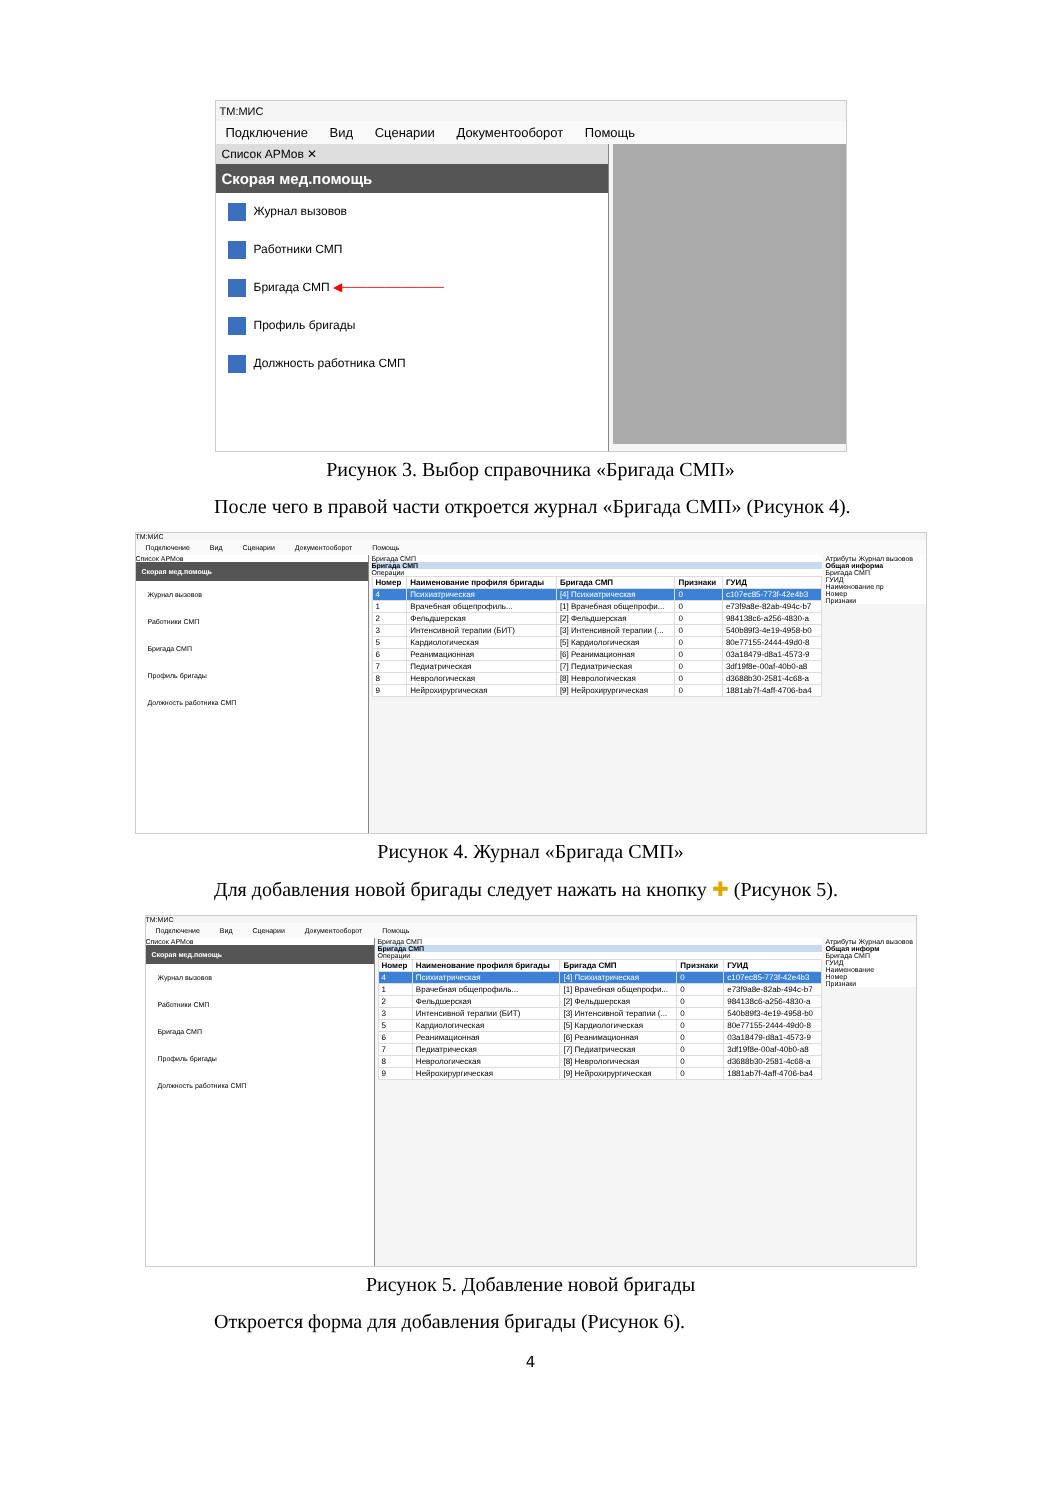ТМ:МИС
Подключение Вид Сценарии Документооборот Помощь
Список АРМов ✕
Скорая мед.помощь
Журнал вызовов
Работники СМП
Бригада СМП ◀────────────
Профиль бригады
Должность работника СМП
Рисунок 3. Выбор справочника «Бригада СМП»
После чего в правой части откроется журнал «Бригада СМП» (Рисунок 4).
ТМ:МИС
Подключение Вид Сценарии Документооборот Помощь
Список АРМов
Скорая мед.помощь
Журнал вызовов
Работники СМП
Бригада СМП
Профиль бригады
Должность работника СМП
Атрибуты Журнал вызовов
Общая информа
Бригада СМП
ГУИД
Наименование пр
Номер
Признаки
Бригада СМП
Бригада СМП
Операции
| Номер | Наименование профиля бригады | Бригада СМП | Признаки | ГУИД |
| --- | --- | --- | --- | --- |
| 4 | Психиатрическая | [4] Психиатрическая | 0 | c107ec85-773f-42e4b3 |
| 1 | Врачебная общепрофиль... | [1] Врачебная общепрофи... | 0 | e73f9a8e-82ab-494c-b7 |
| 2 | Фельдшерская | [2] Фельдшерская | 0 | 984138c6-a256-4830-a |
| 3 | Интенсивной терапии (БИТ) | [3] Интенсивной терапии (... | 0 | 540b89f3-4e19-4958-b0 |
| 5 | Кардиологическая | [5] Кардиологическая | 0 | 80e77155-2444-49d0-8 |
| 6 | Реанимационная | [6] Реанимационная | 0 | 03a18479-d8a1-4573-9 |
| 7 | Педиатрическая | [7] Педиатрическая | 0 | 3df19f8e-00af-40b0-a8 |
| 8 | Неврологическая | [8] Неврологическая | 0 | d3688b30-2581-4c68-a |
| 9 | Нейрохирургическая | [9] Нейрохирургическая | 0 | 1881ab7f-4aff-4706-ba4 |
Рисунок 4. Журнал «Бригада СМП»
Для добавления новой бригады следует нажать на кнопку ✚ (Рисунок 5).
ТМ:МИС
Подключение Вид Сценарии Документооборот Помощь
Список АРМов
Скорая мед.помощь
Журнал вызовов
Работники СМП
Бригада СМП
Профиль бригады
Должность работника СМП
Атрибуты Журнал вызовов
Общая информ
Бригада СМП
ГУИД
Наименование
Номер
Признаки
Бригада СМП
Бригада СМП
Операции
| Номер | Наименование профиля бригады | Бригада СМП | Признаки | ГУИД |
| --- | --- | --- | --- | --- |
| 4 | Психиатрическая | [4] Психиатрическая | 0 | c107ec85-773f-42e4b3 |
| 1 | Врачебная общепрофиль... | [1] Врачебная общепрофи... | 0 | e73f9a8e-82ab-494c-b7 |
| 2 | Фельдшерская | [2] Фельдшерская | 0 | 984138c6-a256-4830-a |
| 3 | Интенсивной терапии (БИТ) | [3] Интенсивной терапии (... | 0 | 540b89f3-4e19-4958-b0 |
| 5 | Кардиологическая | [5] Кардиологическая | 0 | 80e77155-2444-49d0-8 |
| 6 | Реанимационная | [6] Реанимационная | 0 | 03a18479-d8a1-4573-9 |
| 7 | Педиатрическая | [7] Педиатрическая | 0 | 3df19f8e-00af-40b0-a8 |
| 8 | Неврологическая | [8] Неврологическая | 0 | d3688b30-2581-4c68-a |
| 9 | Нейрохирургическая | [9] Нейрохирургическая | 0 | 1881ab7f-4aff-4706-ba4 |
Рисунок 5. Добавление новой бригады
Откроется форма для добавления бригады (Рисунок 6).
4